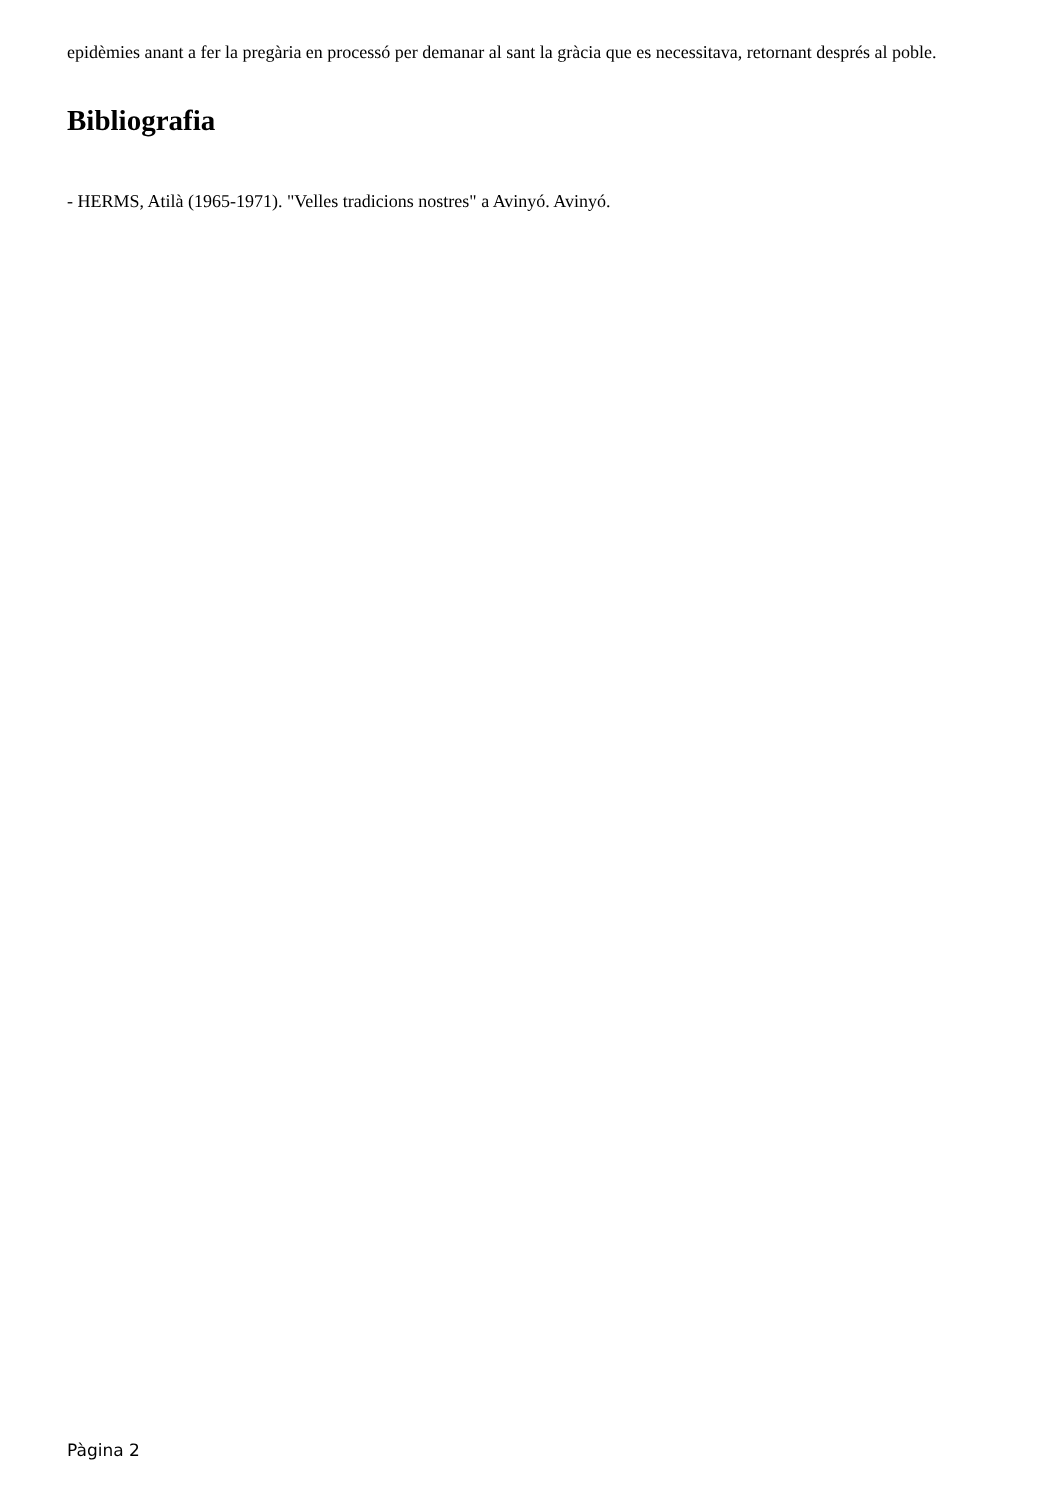epidèmies anant a fer la pregària en processó per demanar al sant la gràcia que es necessitava, retornant després al poble.
Bibliografia
- HERMS, Atilà (1965-1971). "Velles tradicions nostres" a Avinyó. Avinyó.
Pàgina 2